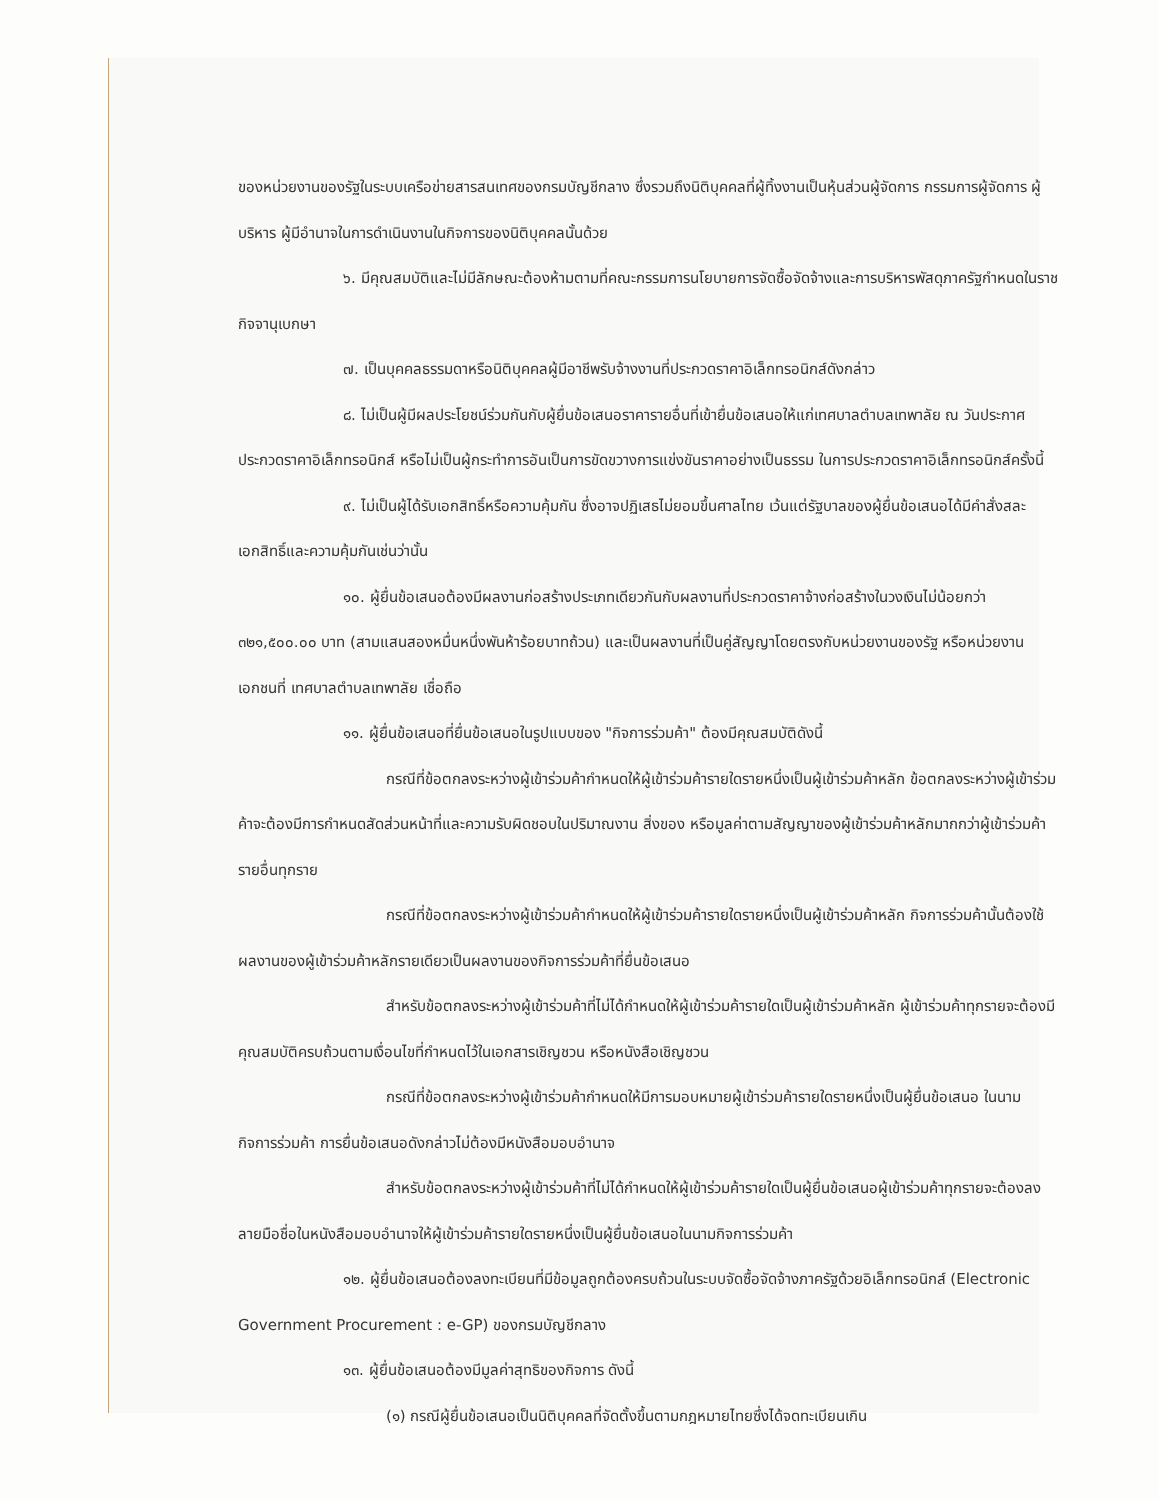ของหน่วยงานของรัฐในระบบเครือข่ายสารสนเทศของกรมบัญชีกลาง ซึ่งรวมถึงนิติบุคคลที่ผู้ทิ้งงานเป็นหุ้นส่วนผู้จัดการ กรรมการผู้จัดการ ผู้บริหาร ผู้มีอำนาจในการดำเนินงานในกิจการของนิติบุคคลนั้นด้วย
๖. มีคุณสมบัติและไม่มีลักษณะต้องห้ามตามที่คณะกรรมการนโยบายการจัดซื้อจัดจ้างและการบริหารพัสดุภาครัฐกำหนดในราชกิจจานุเบกษา
๗. เป็นบุคคลธรรมดาหรือนิติบุคคลผู้มีอาชีพรับจ้างงานที่ประกวดราคาอิเล็กทรอนิกส์ดังกล่าว
๘. ไม่เป็นผู้มีผลประโยชน์ร่วมกันกับผู้ยื่นข้อเสนอราคารายอื่นที่เข้ายื่นข้อเสนอให้แก่เทศบาลตำบลเทพาลัย ณ วันประกาศประกวดราคาอิเล็กทรอนิกส์ หรือไม่เป็นผู้กระทำการอันเป็นการขัดขวางการแข่งขันราคาอย่างเป็นธรรม ในการประกวดราคาอิเล็กทรอนิกส์ครั้งนี้
๙. ไม่เป็นผู้ได้รับเอกสิทธิ์หรือความคุ้มกัน ซึ่งอาจปฏิเสธไม่ยอมขึ้นศาลไทย เว้นแต่รัฐบาลของผู้ยื่นข้อเสนอได้มีคำสั่งสละเอกสิทธิ์และความคุ้มกันเช่นว่านั้น
๑๐. ผู้ยื่นข้อเสนอต้องมีผลงานก่อสร้างประเภทเดียวกันกับผลงานที่ประกวดราคาจ้างก่อสร้างในวงเงินไม่น้อยกว่า ๓๒๑,๕๐๐.๐๐ บาท (สามแสนสองหมื่นหนึ่งพันห้าร้อยบาทถ้วน) และเป็นผลงานที่เป็นคู่สัญญาโดยตรงกับหน่วยงานของรัฐ หรือหน่วยงานเอกชนที่ เทศบาลตำบลเทพาลัย เชื่อถือ
๑๑. ผู้ยื่นข้อเสนอที่ยื่นข้อเสนอในรูปแบบของ "กิจการร่วมค้า" ต้องมีคุณสมบัติดังนี้
กรณีที่ข้อตกลงระหว่างผู้เข้าร่วมค้ากำหนดให้ผู้เข้าร่วมค้ารายใดรายหนึ่งเป็นผู้เข้าร่วมค้าหลัก ข้อตกลงระหว่างผู้เข้าร่วมค้าจะต้องมีการกำหนดสัดส่วนหน้าที่และความรับผิดชอบในปริมาณงาน สิ่งของ หรือมูลค่าตามสัญญาของผู้เข้าร่วมค้าหลักมากกว่าผู้เข้าร่วมค้ารายอื่นทุกราย
กรณีที่ข้อตกลงระหว่างผู้เข้าร่วมค้ากำหนดให้ผู้เข้าร่วมค้ารายใดรายหนึ่งเป็นผู้เข้าร่วมค้าหลัก กิจการร่วมค้านั้นต้องใช้ผลงานของผู้เข้าร่วมค้าหลักรายเดียวเป็นผลงานของกิจการร่วมค้าที่ยื่นข้อเสนอ
สำหรับข้อตกลงระหว่างผู้เข้าร่วมค้าที่ไม่ได้กำหนดให้ผู้เข้าร่วมค้ารายใดเป็นผู้เข้าร่วมค้าหลัก ผู้เข้าร่วมค้าทุกรายจะต้องมีคุณสมบัติครบถ้วนตามเงื่อนไขที่กำหนดไว้ในเอกสารเชิญชวน หรือหนังสือเชิญชวน
กรณีที่ข้อตกลงระหว่างผู้เข้าร่วมค้ากำหนดให้มีการมอบหมายผู้เข้าร่วมค้ารายใดรายหนึ่งเป็นผู้ยื่นข้อเสนอ ในนามกิจการร่วมค้า การยื่นข้อเสนอดังกล่าวไม่ต้องมีหนังสือมอบอำนาจ
สำหรับข้อตกลงระหว่างผู้เข้าร่วมค้าที่ไม่ได้กำหนดให้ผู้เข้าร่วมค้ารายใดเป็นผู้ยื่นข้อเสนอผู้เข้าร่วมค้าทุกรายจะต้องลงลายมือชื่อในหนังสือมอบอำนาจให้ผู้เข้าร่วมค้ารายใดรายหนึ่งเป็นผู้ยื่นข้อเสนอในนามกิจการร่วมค้า
๑๒. ผู้ยื่นข้อเสนอต้องลงทะเบียนที่มีข้อมูลถูกต้องครบถ้วนในระบบจัดซื้อจัดจ้างภาครัฐด้วยอิเล็กทรอนิกส์ (Electronic Government Procurement : e-GP) ของกรมบัญชีกลาง
๑๓. ผู้ยื่นข้อเสนอต้องมีมูลค่าสุทธิของกิจการ ดังนี้
(๑) กรณีผู้ยื่นข้อเสนอเป็นนิติบุคคลที่จัดตั้งขึ้นตามกฎหมายไทยซึ่งได้จดทะเบียนเกิน